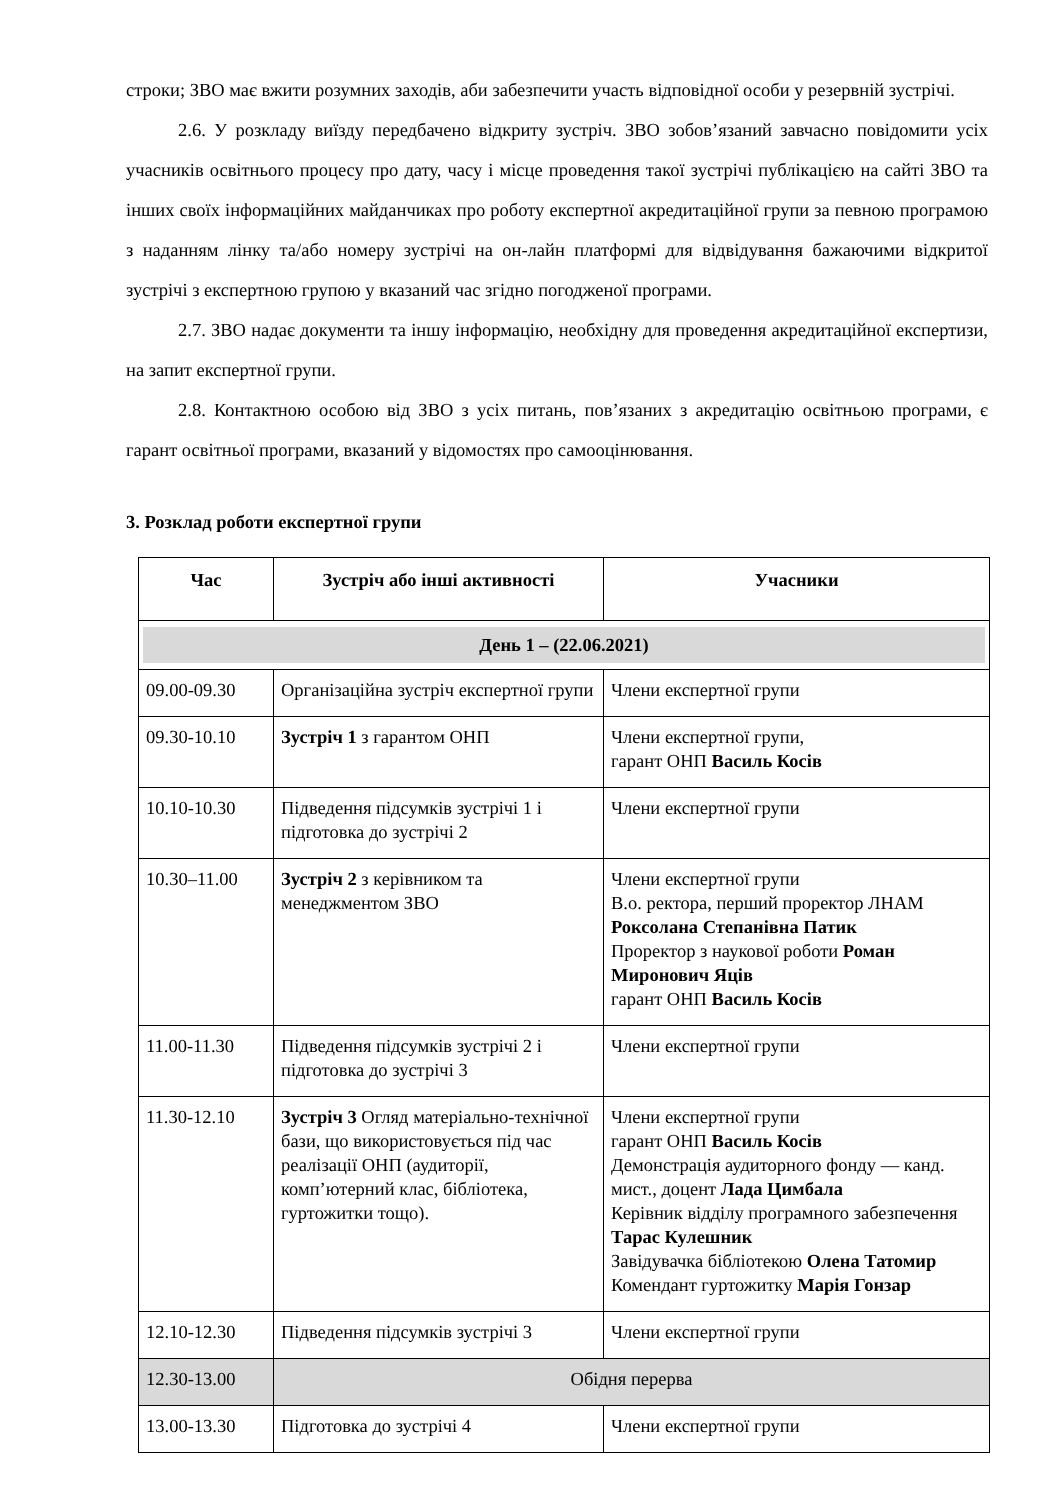строки; ЗВО має вжити розумних заходів, аби забезпечити участь відповідної особи у резервній зустрічі.
2.6. У розкладу виїзду передбачено відкриту зустріч. ЗВО зобов’язаний завчасно повідомити усіх учасників освітнього процесу про дату, часу і місце проведення такої зустрічі публікацією на сайті ЗВО та інших своїх інформаційних майданчиках про роботу експертної акредитаційної групи за певною програмою з наданням лінку та/або номеру зустрічі на он-лайн платформі для відвідування бажаючими відкритої зустрічі з експертною групою у вказаний час згідно погодженої програми.
2.7. ЗВО надає документи та іншу інформацію, необхідну для проведення акредитаційної експертизи, на запит експертної групи.
2.8. Контактною особою від ЗВО з усіх питань, пов’язаних з акредитацію освітньою програми, є гарант освітньої програми, вказаний у відомостях про самооцінювання.
3. Розклад роботи експертної групи
| Час | Зустріч або інші активності | Учасники |
| --- | --- | --- |
| День 1 – (22.06.2021) | | |
| 09.00-09.30 | Організаційна зустріч експертної групи | Члени експертної групи |
| 09.30-10.10 | Зустріч 1 з гарантом ОНП | Члени експертної групи, гарант ОНП Василь Косів |
| 10.10-10.30 | Підведення підсумків зустрічі 1 і підготовка до зустрічі 2 | Члени експертної групи |
| 10.30–11.00 | Зустріч 2 з керівником та менеджментом ЗВО | Члени експертної групи В.о. ректора, перший проректор ЛНАМ Роксолана Степанівна Патик Проректор з наукової роботи Роман Миронович Яців гарант ОНП Василь Косів |
| 11.00-11.30 | Підведення підсумків зустрічі 2 і підготовка до зустрічі 3 | Члени експертної групи |
| 11.30-12.10 | Зустріч 3 Огляд матеріально-технічної бази, що використовується під час реалізації ОНП (аудиторії, комп’ютерний клас, бібліотека, гуртожитки тощо). | Члени експертної групи гарант ОНП Василь Косів Демонстрація аудиторного фонду — канд. мист., доцент Лада Цимбала Керівник відділу програмного забезпечення Тарас Кулешник Завідувачка бібліотекою Олена Татомир Комендант гуртожитку Марія Гонзар |
| 12.10-12.30 | Підведення підсумків зустрічі 3 | Члени експертної групи |
| 12.30-13.00 | Обідня перерва | |
| 13.00-13.30 | Підготовка до зустрічі 4 | Члени експертної групи |